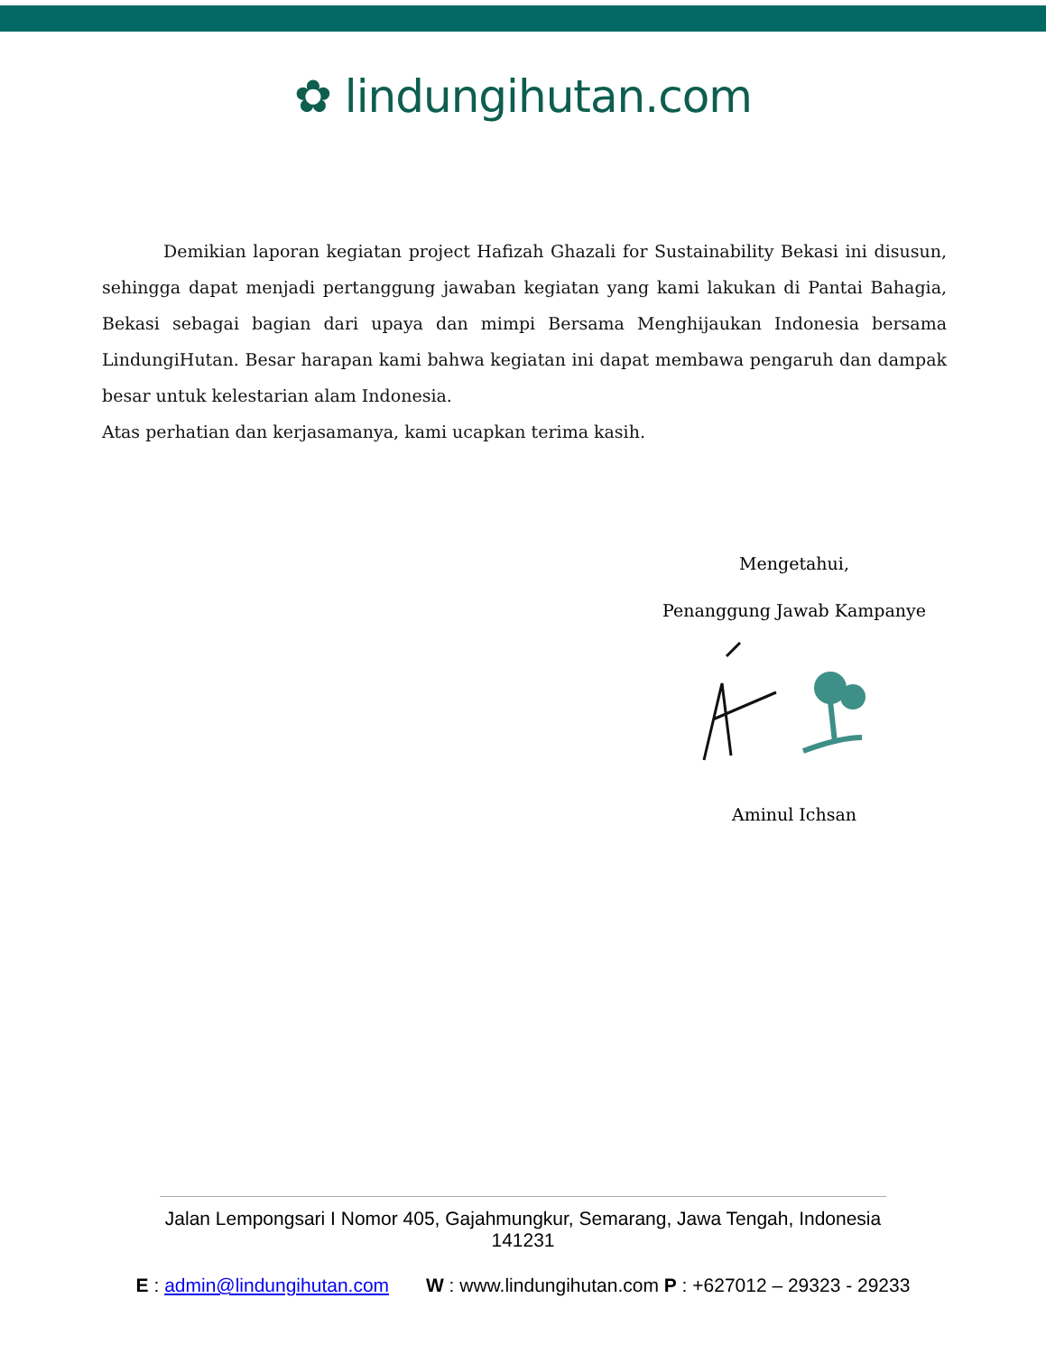✿ lindungihutan.com
Demikian laporan kegiatan project Hafizah Ghazali for Sustainability Bekasi ini disusun, sehingga dapat menjadi pertanggung jawaban kegiatan yang kami lakukan di Pantai Bahagia, Bekasi sebagai bagian dari upaya dan mimpi Bersama Menghijaukan Indonesia bersama LindungiHutan. Besar harapan kami bahwa kegiatan ini dapat membawa pengaruh dan dampak besar untuk kelestarian alam Indonesia.
Atas perhatian dan kerjasamanya, kami ucapkan terima kasih.
Mengetahui,
Penanggung Jawab Kampanye
Aminul Ichsan
Jalan Lempongsari I Nomor 405, Gajahmungkur, Semarang, Jawa Tengah, Indonesia
141231
E : admin@lindungihutan.com W : www.lindungihutan.com P : +627012 – 29323 - 29233